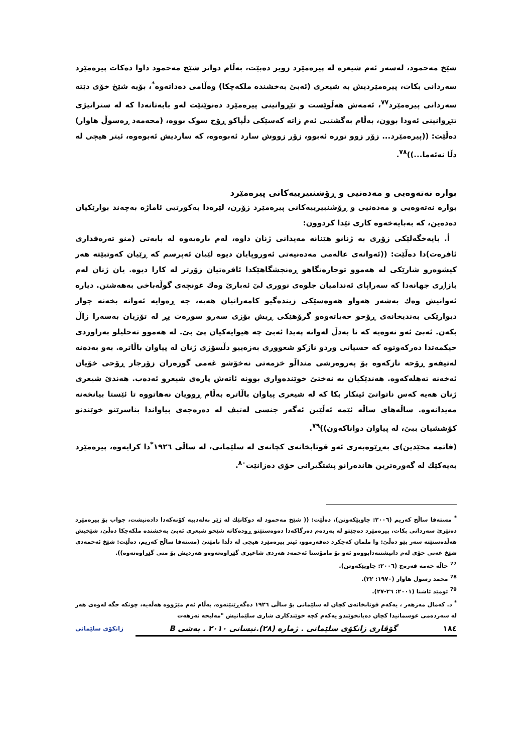شێخ مەحمود، لەسەر ئەم شیعرە لە پیرەمێرد زویر دەبێت، بەڵام دواتر شێخ مەحمود داوا دەکات پیرەمێرد سەردانی بکات، پیرەمێردیش بە شیعری (ئەبێ بەخشندە ملکەچکا) وەڵامی دەداتەوە<sup>*</sup>، بۆیە شێخ خۆی دێتە سەردانی پیرەمێرد<sup>٧٧</sup>، ئەمەش هەڵوێست و تێڕوانینی پیرەمێرد دەنوێنێت لەو بابەتانەدا کە لە ستراتیژی تێڕوانینی ئەودا بوون، بەڵام بەگشتیی ئەم زاتە کەسێکی دڵپاکو ڕۆح سوک بووە، (محەمەد ڕەسوڵ هاوار) دەڵێت: ((پیرەمێرد... زۆر زوو توڕە ئەبوو، زۆر زووش سارد ئەبوەوە، کە ساردیش ئەبوەوە، ئیتر هیچی لە دڵا نەئەما...))<sup>٧٨</sup>.
بوارە نەتەوەیی و مەدەنیی و ڕۆشنبیرییەکانی پیرەمێرد
بوارە نەتەوەیی و مەدەنیی و ڕۆشنبیرییەکانی پیرەمێرد زۆرن، لێرەدا بەکورتیی ئاماژە بەچەند بوارێکیان دەدەین، کە بەبایەخەوە کاری تێدا کردوون:
أ. بایەخگەلێکی زۆری بە ژنانو هێنانە مەیدانی ژنان داوە، لەم بارەیەوە لە بابەتی (منو تەرەفداری ئافرەت)دا دەڵێت: ((ئەوانەی عالەمی مەدەنیەتی ئەوروپایان دیوە لێیان ئەپرسم کە ڕێیان کەوتبێتە هەر کیشوەرو شارێکی لە هەموو توجارەتگاهو ڕەنجشگاهێکدا ئافرەتیان زۆرتر لە کارا دیوە. یان ژنان لەم بازاڕی جهانەدا کە سەراپای ئەندامیان جلوەی نووری لێ ئەبارێ وەك غونچەی گوڵەباخی بەهەشتن. دیارە ئەوانیش وەك بەشەر هەواو هەوەسێکی زیندەگیو کامەرانیان هەیە، چە ڕەوایە ئەوانە بخەنە چوار دیوارێکی بەندیخانەی ڕۆحو حەیاتەوەو گرۆهێکی ڕیش بۆزی سەرو سورەت پڕ لە تۆزیان بەسەرا زاڵ بکەن. ئەبێ ئەو نەوەیە کە نا بەدڵ لەوانە پەیدا ئەبێ چە هیوایەکیان پێ بێ. لە هەموو تەحلیلو بەراوردی حیکمەتدا دەرکەوتوە کە حسیاتی وردو نازكو شعووری بەزەییو دڵسۆزی ژنان لە پیاوان باڵاترە. بەو بەدەنە لەتیفەو ڕۆحە نازکەوە بۆ پەروەرشی منداڵو خزمەتی نەخۆشو غەمی گوزەران زۆرجار ڕۆحی خۆیان ئەخەنە تەهلەکەوە. هەندێکیان بە نەختێ خوێندەواری بوونە ئاتەش پارەی شیعرو ئەدەب. هەندێ شیعری ژنان هەیە کەس ناتوانێ ئینکار بکا کە لە شیعری پیاوان باڵاترە بەڵام ڕوویان نەهاتووە تا ئێستا بیانخەنە مەیدانەوە. ساڵەهای ساڵە ئێمە ئەڵێین ئەگەر جنسی لەتیف لە دەرەجەی پیاواندا بناسرێنو خوێندنو کۆششیان ببێ، لە پیاوان دواناکەون))<sup>٧٩</sup>.
(فاتمە محێدین)ی بەڕێوەبەری ئەو قوتابخانەی کچانەی لە سلێمانی، لە ساڵی ١٩٢٦<sup>*</sup>دا کرایەوە، پیرەمێرد بەیەکێك لە گەورەترین هاندەرانو پشتگیرانی خۆی دەزانێت<sup>٨٠</sup>.
<sup>*</sup> مستەفا ساڵح کەریم (٢٠٠٦: چاوپێکەوتن)، دەڵێت: (( شێخ مەحمود لە دوکانێك لە ژێر بەلەدییە کۆنەکەدا دادەنیشت، جواب بۆ پیرەمێرد دەنێرێ سەردانی بکات، پیرەمێرد دەچێتو لە بەردەم دەرگاکەدا دەوەستێتو ڕودەکاتە شێخو شیعری ئەبێ بەخشندە ملکەچکا دەڵێ، شێخیش هەڵدەستێتە سەر پێو دەڵێ: وا ملمان کەچکرد دەفەرموو، ئیتر پیرەمێرد هیچی لە دڵدا نامێنێ (مستەفا ساڵح کەریم، دەڵێت: شێخ ئەحمەدی شێخ غەنی خۆی لەم دانیشتنەدابووەو ئەو بۆ مامۆستا ئەحمەد هەردی شاعیری گێڕاوەتەوەو هەردیش بۆ منی گێڕاوەتەوە)).
<sup>77</sup> خاڵە حەمە فەرەج (٢٠٠٦: چاوپێکەوتن).
<sup>78</sup> محمد رسول هاوار (١٩٧٠: ٢٢).
<sup>79</sup> ئومێد ئاشنا (٢٠٠١: ٢٦-٢٧).
<sup>*</sup> د. کەمال مەزهەر ، یەکەم قوتابخانەی کچان لە سلێمانی بۆ ساڵی ١٩٢٦ دەگەڕێنێتەوە، بەڵام ئەم مێژووە هەڵەیە، چونکە جگە لەوەی هەر لە سەردەمی عوسمانیدا کچان دەیانخوێندو یەکەم کچە خوێندکاری شاری سلێمانیش "مەلیحە نەزهەت
١٨٤ گۆڤاری زانکۆی سلێمانی . ژمارە (٢٨).نیسانی ٢٠١٠ . بەشی B زانکۆی سلێمانی